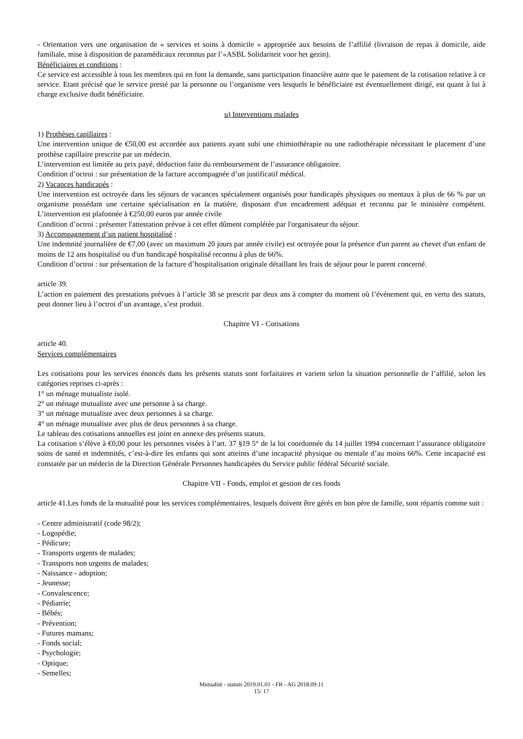- Orientation vers une organisation de « services et soins à domicile » appropriée aux besoins de l’affilié (livraison de repas à domicile, aide familiale, mise à disposition de paramédicaux reconnus par l’«ASBL Solidariteit voor het gezin).
Bénéficiaires et conditions :
Ce service est accessible à tous les membres qui en font la demande, sans participation financière autre que le paiement de la cotisation relative à ce service. Etant précisé que le service presté par la personne ou l’organisme vers lesquels le bénéficiaire est éventuellement dirigé, est quant à lui à charge exclusive dudit bénéficiaire.
u) Interventions malades
1) Prothèses capillaires :
Une intervention unique de €50,00 est accordée aux patients ayant subi une chimiothérapie ou une radiothérapie nécessitant le placement d’une prothèse capillaire prescrite par un médecin.
L’intervention est limitée au prix payé, déduction faite du remboursement de l’assurance obligatoire.
Condition d’octroi : sur présentation de la facture accompagnée d’un justificatif médical.
2) Vacances handicapés :
Une intervention est octroyée dans les séjours de vacances spécialement organisés pour handicapés physiques ou mentaux à plus de 66 % par un organisme possédant une certaine spécialisation en la matière, disposant d'un encadrement adéquat et reconnu par le ministère compétent. L’intervention est plafonnée à €250,00 euros par année civile
Condition d’octroi : présenter l'attestation prévue à cet effet dûment complétée par l'organisateur du séjour.
3) Accompagnement d’un patient hospitalisé :
Une indemnité journalière de €7,00 (avec un maximum 20 jours par année civile) est octroyée pour la présence d'un parent au chevet d'un enfant de moins de 12 ans hospitalisé ou d'un handicapé hospitalisé reconnu à plus de 66%.
Condition d’octroi : sur présentation de la facture d’hospitalisation originale détaillant les frais de séjour pour le parent concerné.
article 39.
L’action en paiement des prestations prévues à l’article 38 se prescrit par deux ans à compter du moment où l’événement qui, en vertu des statuts, peut donner lieu à l’octroi d’un avantage, s’est produit.
Chapitre VI - Cotisations
article 40.
Services complémentaires
Les cotisations pour les services énoncés dans les présents statuts sont forfaitaires et varient selon la situation personnelle de l’affilié, selon les catégories reprises ci-après :
1° un ménage mutualiste isolé.
2° un ménage mutualiste avec une personne à sa charge.
3° un ménage mutualiste avec deux personnes à sa charge.
4° un ménage mutualiste avec plus de deux personnes à sa charge.
Le tableau des cotisations annuelles est joint en annexe des présents statuts.
La cotisation s’élève à €0,00 pour les personnes visées à l’art. 37 §19 5° de la loi coordonnée du 14 juillet 1994 concernant l’assurance obligatoire soins de santé et indemnités, c’est-à-dire les enfants qui sont atteints d’une incapacité physique ou mentale d’au moins 66%. Cette incapacité est constatée par un médecin de la Direction Générale Personnes handicapées du Service public fédéral Sécurité sociale.
Chapitre VII - Fonds, emploi et gestion de ces fonds
article 41.Les fonds de la mutualité pour les services complémentaires, lesquels doivent être gérés en bon père de famille, sont répartis comme suit :
- Centre administratif (code 98/2);
- Logopédie;
- Pédicure;
- Transports urgents de malades;
- Transports non urgents de malades;
- Naissance - adoption;
- Jeunesse;
- Convalescence;
- Pédiatrie;
- Bébés;
- Prévention;
- Futures mamans;
- Fonds social;
- Psychologie;
- Optique;
- Semelles;
Mutualité - statuts 2019.01.01 - FR - AG 2018.09.11
15/ 17